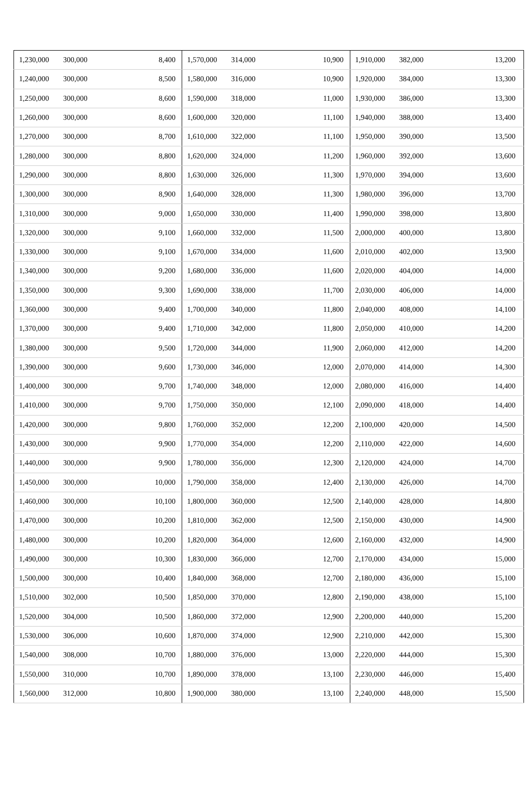| 1,230,000 | 300,000 | 8,400 | 1,570,000 | 314,000 | 10,900 | 1,910,000 | 382,000 | 13,200 |
| 1,240,000 | 300,000 | 8,500 | 1,580,000 | 316,000 | 10,900 | 1,920,000 | 384,000 | 13,300 |
| 1,250,000 | 300,000 | 8,600 | 1,590,000 | 318,000 | 11,000 | 1,930,000 | 386,000 | 13,300 |
| 1,260,000 | 300,000 | 8,600 | 1,600,000 | 320,000 | 11,100 | 1,940,000 | 388,000 | 13,400 |
| 1,270,000 | 300,000 | 8,700 | 1,610,000 | 322,000 | 11,100 | 1,950,000 | 390,000 | 13,500 |
| 1,280,000 | 300,000 | 8,800 | 1,620,000 | 324,000 | 11,200 | 1,960,000 | 392,000 | 13,600 |
| 1,290,000 | 300,000 | 8,800 | 1,630,000 | 326,000 | 11,300 | 1,970,000 | 394,000 | 13,600 |
| 1,300,000 | 300,000 | 8,900 | 1,640,000 | 328,000 | 11,300 | 1,980,000 | 396,000 | 13,700 |
| 1,310,000 | 300,000 | 9,000 | 1,650,000 | 330,000 | 11,400 | 1,990,000 | 398,000 | 13,800 |
| 1,320,000 | 300,000 | 9,100 | 1,660,000 | 332,000 | 11,500 | 2,000,000 | 400,000 | 13,800 |
| 1,330,000 | 300,000 | 9,100 | 1,670,000 | 334,000 | 11,600 | 2,010,000 | 402,000 | 13,900 |
| 1,340,000 | 300,000 | 9,200 | 1,680,000 | 336,000 | 11,600 | 2,020,000 | 404,000 | 14,000 |
| 1,350,000 | 300,000 | 9,300 | 1,690,000 | 338,000 | 11,700 | 2,030,000 | 406,000 | 14,000 |
| 1,360,000 | 300,000 | 9,400 | 1,700,000 | 340,000 | 11,800 | 2,040,000 | 408,000 | 14,100 |
| 1,370,000 | 300,000 | 9,400 | 1,710,000 | 342,000 | 11,800 | 2,050,000 | 410,000 | 14,200 |
| 1,380,000 | 300,000 | 9,500 | 1,720,000 | 344,000 | 11,900 | 2,060,000 | 412,000 | 14,200 |
| 1,390,000 | 300,000 | 9,600 | 1,730,000 | 346,000 | 12,000 | 2,070,000 | 414,000 | 14,300 |
| 1,400,000 | 300,000 | 9,700 | 1,740,000 | 348,000 | 12,000 | 2,080,000 | 416,000 | 14,400 |
| 1,410,000 | 300,000 | 9,700 | 1,750,000 | 350,000 | 12,100 | 2,090,000 | 418,000 | 14,400 |
| 1,420,000 | 300,000 | 9,800 | 1,760,000 | 352,000 | 12,200 | 2,100,000 | 420,000 | 14,500 |
| 1,430,000 | 300,000 | 9,900 | 1,770,000 | 354,000 | 12,200 | 2,110,000 | 422,000 | 14,600 |
| 1,440,000 | 300,000 | 9,900 | 1,780,000 | 356,000 | 12,300 | 2,120,000 | 424,000 | 14,700 |
| 1,450,000 | 300,000 | 10,000 | 1,790,000 | 358,000 | 12,400 | 2,130,000 | 426,000 | 14,700 |
| 1,460,000 | 300,000 | 10,100 | 1,800,000 | 360,000 | 12,500 | 2,140,000 | 428,000 | 14,800 |
| 1,470,000 | 300,000 | 10,200 | 1,810,000 | 362,000 | 12,500 | 2,150,000 | 430,000 | 14,900 |
| 1,480,000 | 300,000 | 10,200 | 1,820,000 | 364,000 | 12,600 | 2,160,000 | 432,000 | 14,900 |
| 1,490,000 | 300,000 | 10,300 | 1,830,000 | 366,000 | 12,700 | 2,170,000 | 434,000 | 15,000 |
| 1,500,000 | 300,000 | 10,400 | 1,840,000 | 368,000 | 12,700 | 2,180,000 | 436,000 | 15,100 |
| 1,510,000 | 302,000 | 10,500 | 1,850,000 | 370,000 | 12,800 | 2,190,000 | 438,000 | 15,100 |
| 1,520,000 | 304,000 | 10,500 | 1,860,000 | 372,000 | 12,900 | 2,200,000 | 440,000 | 15,200 |
| 1,530,000 | 306,000 | 10,600 | 1,870,000 | 374,000 | 12,900 | 2,210,000 | 442,000 | 15,300 |
| 1,540,000 | 308,000 | 10,700 | 1,880,000 | 376,000 | 13,000 | 2,220,000 | 444,000 | 15,300 |
| 1,550,000 | 310,000 | 10,700 | 1,890,000 | 378,000 | 13,100 | 2,230,000 | 446,000 | 15,400 |
| 1,560,000 | 312,000 | 10,800 | 1,900,000 | 380,000 | 13,100 | 2,240,000 | 448,000 | 15,500 |